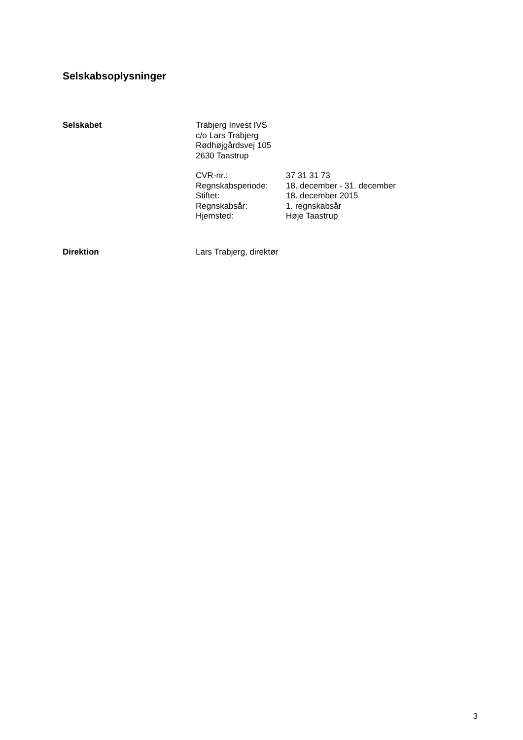Selskabsoplysninger
Selskabet Trabjerg Invest IVS
c/o Lars Trabjerg
Rødhøjgårdsvej 105
2630 Taastrup
CVR-nr.:
37 31 31 73
Regnskabsperiode:
18. december - 31. december
Stiftet:
18. december 2015
Regnskabsår:
1. regnskabsår
Hjemsted:
Høje Taastrup
Direktion Lars Trabjerg, direktør
3